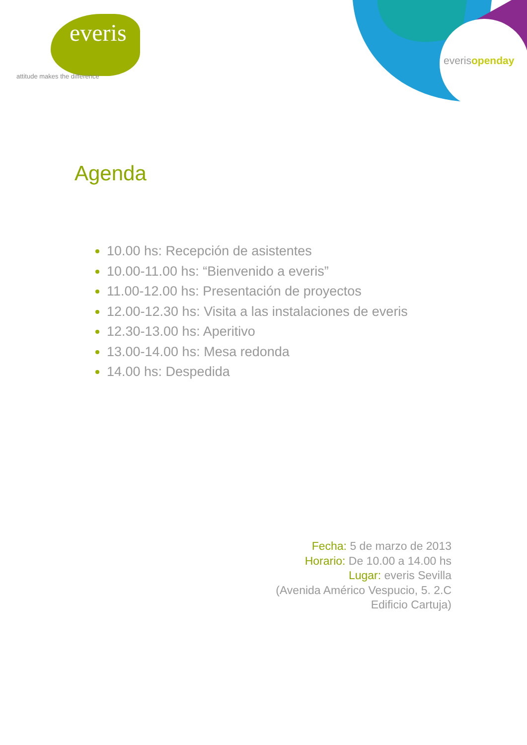everis
attitude makes the difference
everisopenday
Agenda
10.00 hs: Recepción de asistentes
10.00-11.00 hs: “Bienvenido a everis”
11.00-12.00 hs: Presentación de proyectos
12.00-12.30 hs: Visita a las instalaciones de everis
12.30-13.00 hs: Aperitivo
13.00-14.00 hs: Mesa redonda
14.00 hs: Despedida
Fecha: 5 de marzo de 2013
Horario: De 10.00 a 14.00 hs
Lugar: everis Sevilla
(Avenida Américo Vespucio, 5. 2.C
Edificio Cartuja)